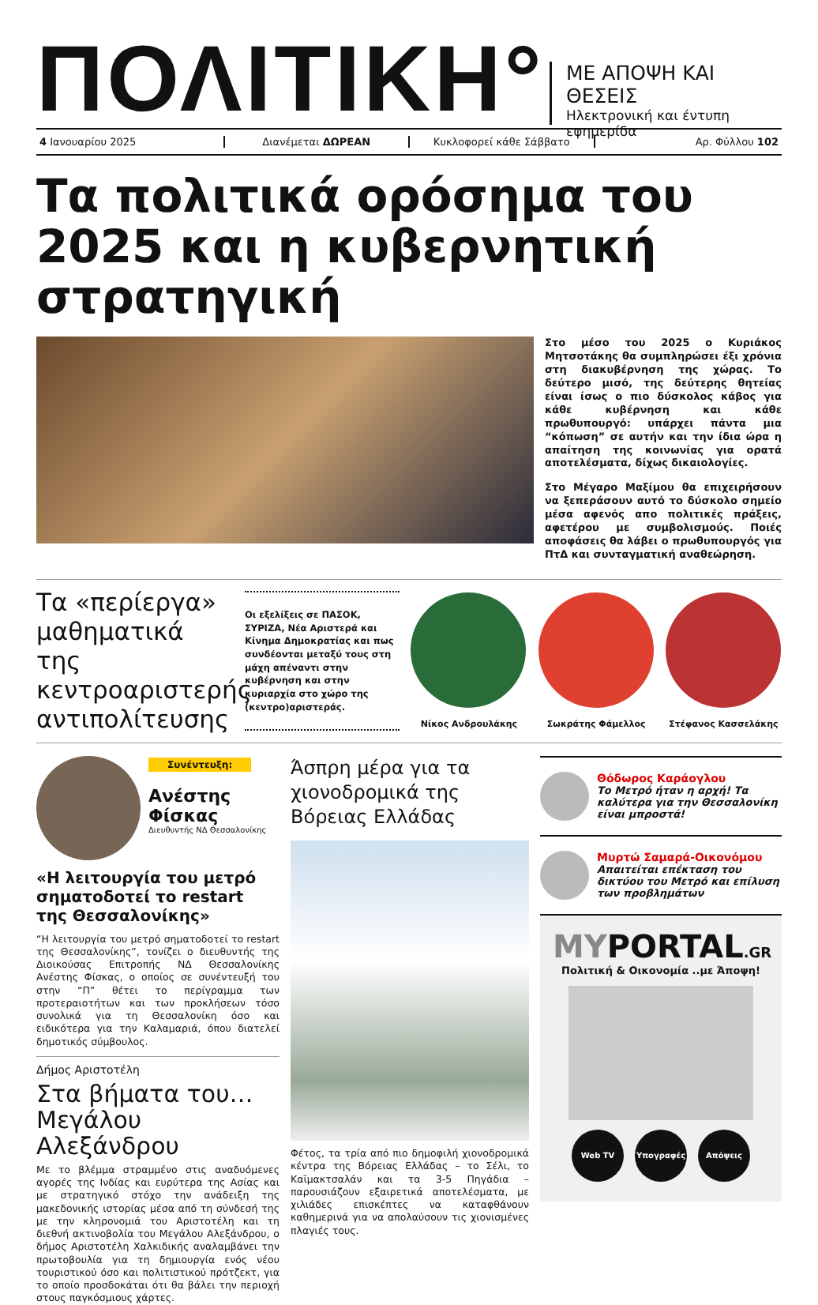ΠΟΛΙΤΙΚΗ°
ΜΕ ΑΠΟΨΗ ΚΑΙ ΘΕΣΕΙΣ
Ηλεκτρονική και έντυπη εφημερίδα
4 Ιανουαρίου 2025 Διανέμεται ΔΩΡΕΑΝ Κυκλοφορεί κάθε Σάββατο Αρ. Φύλλου 102
Τα πολιτικά ορόσημα του 2025 και η κυβερνητική στρατηγική
Στο μέσο του 2025 ο Κυριάκος Μητσοτάκης θα συμπληρώσει έξι χρόνια στη διακυβέρνηση της χώρας. Το δεύτερο μισό, της δεύτερης θητείας είναι ίσως ο πιο δύσκολος κάβος για κάθε κυβέρνηση και κάθε πρωθυπουργό: υπάρχει πάντα μια “κόπωση” σε αυτήν και την ίδια ώρα η απαίτηση της κοινωνίας για ορατά αποτελέσματα, δίχως δικαιολογίες.
Στο Μέγαρο Μαξίμου θα επιχειρήσουν να ξεπεράσουν αυτό το δύσκολο σημείο μέσα αφενός απο πολιτικές πράξεις, αφετέρου με συμβολισμούς. Ποιές αποφάσεις θα λάβει ο πρωθυπουργός για ΠτΔ και συνταγματική αναθεώρηση.
Τα «περίεργα» μαθηματικά της κεντροαριστερής αντιπολίτευσης
Οι εξελίξεις σε ΠΑΣΟΚ, ΣΥΡΙΖΑ, Νέα Αριστερά και Κίνημα Δημοκρατίας και πως συνδέονται μεταξύ τους στη μάχη απέναντι στην κυβέρνηση και στην κυριαρχία στο χώρο της (κεντρο)αριστεράς.
Νίκος Ανδρουλάκης Σωκράτης Φάμελλος Στέφανος Κασσελάκης
Συνέντευξη:
Ανέστης Φίσκας
Διευθυντής ΝΔ Θεσσαλονίκης
«Η λειτουργία του μετρό σηματοδοτεί το restart της Θεσσαλονίκης»
“Η λειτουργία του μετρό σηματοδοτεί το restart της Θεσσαλονίκης”, τονίζει ο διευθυντής της Διοικούσας Επιτροπής ΝΔ Θεσσαλονίκης Ανέστης Φίσκας, ο οποίος σε συνέντευξή του στην “Π” θέτει το περίγραμμα των προτεραιοτήτων και των προκλήσεων τόσο συνολικά για τη Θεσσαλονίκη όσο και ειδικότερα για την Καλαμαριά, όπου διατελεί δημοτικός σύμβουλος.
Δήμος Αριστοτέλη
Στα βήματα του… Μεγάλου Αλεξάνδρου
Με το βλέμμα στραμμένο στις αναδυόμενες αγορές της Ινδίας και ευρύτερα της Ασίας και με στρατηγικό στόχο την ανάδειξη της μακεδονικής ιστορίας μέσα από τη σύνδεσή της με την κληρονομιά του Αριστοτέλη και τη διεθνή ακτινοβολία του Μεγάλου Αλεξάνδρου, ο δήμος Αριστοτέλη Χαλκιδικής αναλαμβάνει την πρωτοβουλία για τη δημιουργία ενός νέου τουριστικού όσο και πολιτιστικού πρότζεκτ, για το οποίο προσδοκάται ότι θα βάλει την περιοχή στους παγκόσμιους χάρτες.
Άσπρη μέρα για τα χιονοδρομικά της Βόρειας Ελλάδας
Φέτος, τα τρία από πιο δημοφιλή χιονοδρομικά κέντρα της Βόρειας Ελλάδας – το Σέλι, το Καϊμακτσαλάν και τα 3-5 Πηγάδια – παρουσιάζουν εξαιρετικά αποτελέσματα, με χιλιάδες επισκέπτες να καταφθάνουν καθημερινά για να απολαύσουν τις χιονισμένες πλαγιές τους.
Θόδωρος Καράογλου
Το Μετρό ήταν η αρχή! Τα καλύτερα για την Θεσσαλονίκη είναι μπροστά!
Μυρτώ Σαμαρά-Οικονόμου
Απαιτείται επέκταση του δικτύου του Μετρό και επίλυση των προβλημάτων
MYPORTAL.GR
Πολιτική & Οικονομία ..με Άποψη!
Web TV Υπογραφές Απόψεις